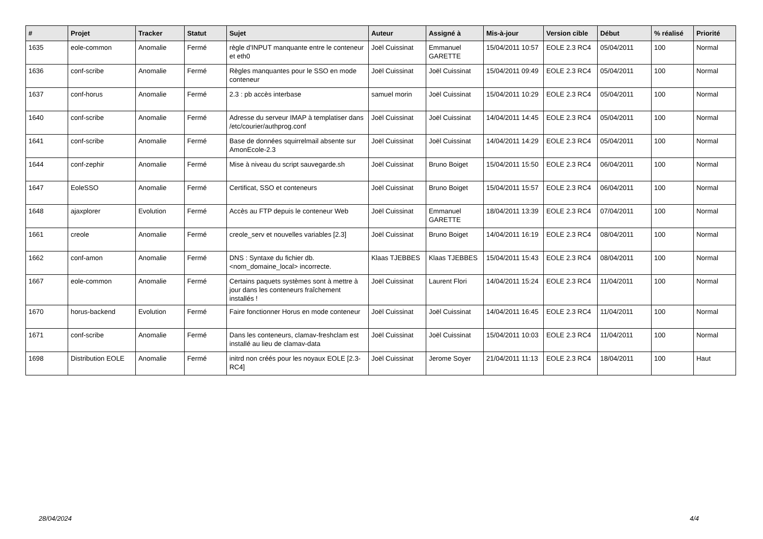| # | Projet | Tracker | Statut | Sujet | Auteur | Assigné à | Mis-à-jour | Version cible | Début | % réalisé | Priorité |
| --- | --- | --- | --- | --- | --- | --- | --- | --- | --- | --- | --- |
| 1635 | eole-common | Anomalie | Fermé | règle d'INPUT manquante entre le conteneur et eth0 | Joël Cuissinat | Emmanuel GARETTE | 15/04/2011 10:57 | EOLE 2.3 RC4 | 05/04/2011 | 100 | Normal |
| 1636 | conf-scribe | Anomalie | Fermé | Règles manquantes pour le SSO en mode conteneur | Joël Cuissinat | Joël Cuissinat | 15/04/2011 09:49 | EOLE 2.3 RC4 | 05/04/2011 | 100 | Normal |
| 1637 | conf-horus | Anomalie | Fermé | 2.3 : pb accès interbase | samuel morin | Joël Cuissinat | 15/04/2011 10:29 | EOLE 2.3 RC4 | 05/04/2011 | 100 | Normal |
| 1640 | conf-scribe | Anomalie | Fermé | Adresse du serveur IMAP à templatiser dans /etc/courier/authprog.conf | Joël Cuissinat | Joël Cuissinat | 14/04/2011 14:45 | EOLE 2.3 RC4 | 05/04/2011 | 100 | Normal |
| 1641 | conf-scribe | Anomalie | Fermé | Base de données squirrelmail absente sur AmonEcole-2.3 | Joël Cuissinat | Joël Cuissinat | 14/04/2011 14:29 | EOLE 2.3 RC4 | 05/04/2011 | 100 | Normal |
| 1644 | conf-zephir | Anomalie | Fermé | Mise à niveau du script sauvegarde.sh | Joël Cuissinat | Bruno Boiget | 15/04/2011 15:50 | EOLE 2.3 RC4 | 06/04/2011 | 100 | Normal |
| 1647 | EoleSSO | Anomalie | Fermé | Certificat, SSO et conteneurs | Joël Cuissinat | Bruno Boiget | 15/04/2011 15:57 | EOLE 2.3 RC4 | 06/04/2011 | 100 | Normal |
| 1648 | ajaxplorer | Evolution | Fermé | Accès au FTP depuis le conteneur Web | Joël Cuissinat | Emmanuel GARETTE | 18/04/2011 13:39 | EOLE 2.3 RC4 | 07/04/2011 | 100 | Normal |
| 1661 | creole | Anomalie | Fermé | creole_serv et nouvelles variables [2.3] | Joël Cuissinat | Bruno Boiget | 14/04/2011 16:19 | EOLE 2.3 RC4 | 08/04/2011 | 100 | Normal |
| 1662 | conf-amon | Anomalie | Fermé | DNS : Syntaxe du fichier db.<nom_domaine_local> incorrecte. | Klaas TJEBBES | Klaas TJEBBES | 15/04/2011 15:43 | EOLE 2.3 RC4 | 08/04/2011 | 100 | Normal |
| 1667 | eole-common | Anomalie | Fermé | Certains paquets systèmes sont à mettre à jour dans les conteneurs fraîchement installés ! | Joël Cuissinat | Laurent Flori | 14/04/2011 15:24 | EOLE 2.3 RC4 | 11/04/2011 | 100 | Normal |
| 1670 | horus-backend | Evolution | Fermé | Faire fonctionner Horus en mode conteneur | Joël Cuissinat | Joël Cuissinat | 14/04/2011 16:45 | EOLE 2.3 RC4 | 11/04/2011 | 100 | Normal |
| 1671 | conf-scribe | Anomalie | Fermé | Dans les conteneurs, clamav-freshclam est installé au lieu de clamav-data | Joël Cuissinat | Joël Cuissinat | 15/04/2011 10:03 | EOLE 2.3 RC4 | 11/04/2011 | 100 | Normal |
| 1698 | Distribution EOLE | Anomalie | Fermé | initrd non créés pour les noyaux EOLE [2.3-RC4] | Joël Cuissinat | Jerome Soyer | 21/04/2011 11:13 | EOLE 2.3 RC4 | 18/04/2011 | 100 | Haut |
28/04/2024 4/4